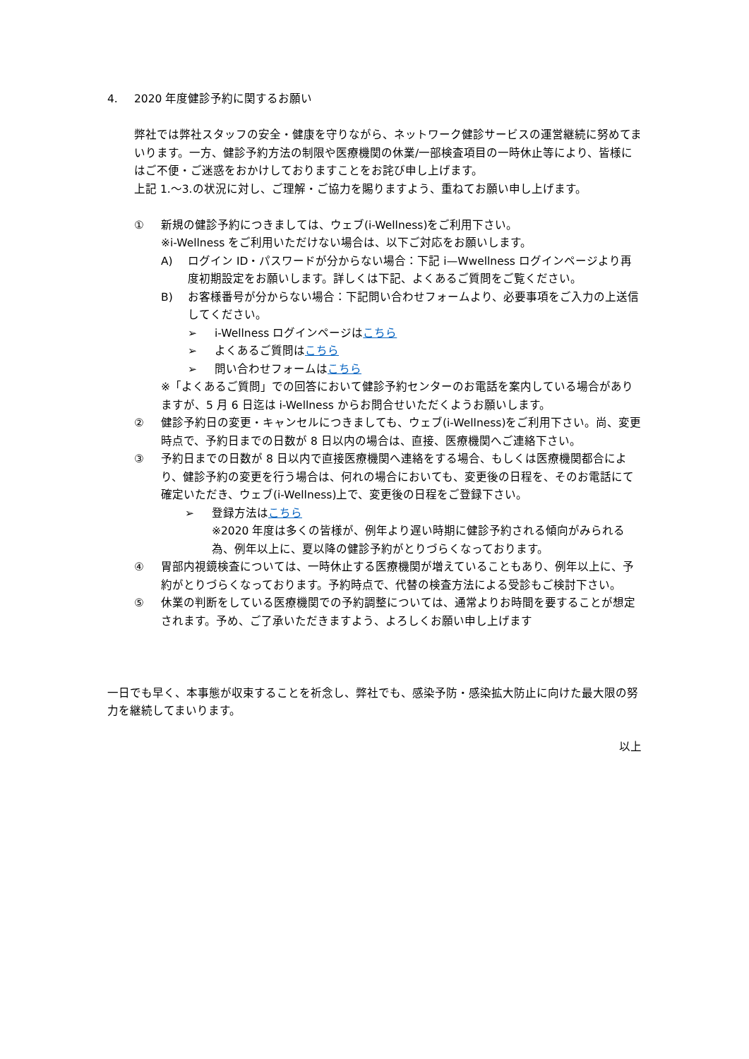4. 2020 年度健診予約に関するお願い
弊社では弊社スタッフの安全・健康を守りながら、ネットワーク健診サービスの運営継続に努めてまいります。一方、健診予約方法の制限や医療機関の休業/一部検査項目の一時休止等により、皆様にはご不便・ご迷惑をおかけしておりますことをお詫び申し上げます。
上記 1.～3.の状況に対し、ご理解・ご協力を賜りますよう、重ねてお願い申し上げます。
① 新規の健診予約につきましては、ウェブ(i-Wellness)をご利用下さい。
※i-Wellness をご利用いただけない場合は、以下ご対応をお願いします。
A) ログイン ID・パスワードが分からない場合：下記 i—Wwellness ログインページより再度初期設定をお願いします。詳しくは下記、よくあるご質問をご覧ください。
B) お客様番号が分からない場合：下記問い合わせフォームより、必要事項をご入力の上送信してください。
➢ i-Wellness ログインページはこちら
➢ よくあるご質問はこちら
➢ 問い合わせフォームはこちら
※「よくあるご質問」での回答において健診予約センターのお電話を案内している場合がありますが、5 月 6 日迄は i-Wellness からお問合せいただくようお願いします。
② 健診予約日の変更・キャンセルにつきましても、ウェブ(i-Wellness)をご利用下さい。尚、変更時点で、予約日までの日数が 8 日以内の場合は、直接、医療機関へご連絡下さい。
③ 予約日までの日数が 8 日以内で直接医療機関へ連絡をする場合、もしくは医療機関都合により、健診予約の変更を行う場合は、何れの場合においても、変更後の日程を、そのお電話にて確定いただき、ウェブ(i-Wellness)上で、変更後の日程をご登録下さい。
➢ 登録方法はこちら
※2020 年度は多くの皆様が、例年より遅い時期に健診予約される傾向がみられる為、例年以上に、夏以降の健診予約がとりづらくなっております。
④ 胃部内視鏡検査については、一時休止する医療機関が増えていることもあり、例年以上に、予約がとりづらくなっております。予約時点で、代替の検査方法による受診もご検討下さい。
⑤ 休業の判断をしている医療機関での予約調整については、通常よりお時間を要することが想定されます。予め、ご了承いただきますよう、よろしくお願い申し上げます
一日でも早く、本事態が収束することを祈念し、弊社でも、感染予防・感染拡大防止に向けた最大限の努力を継続してまいります。
以上